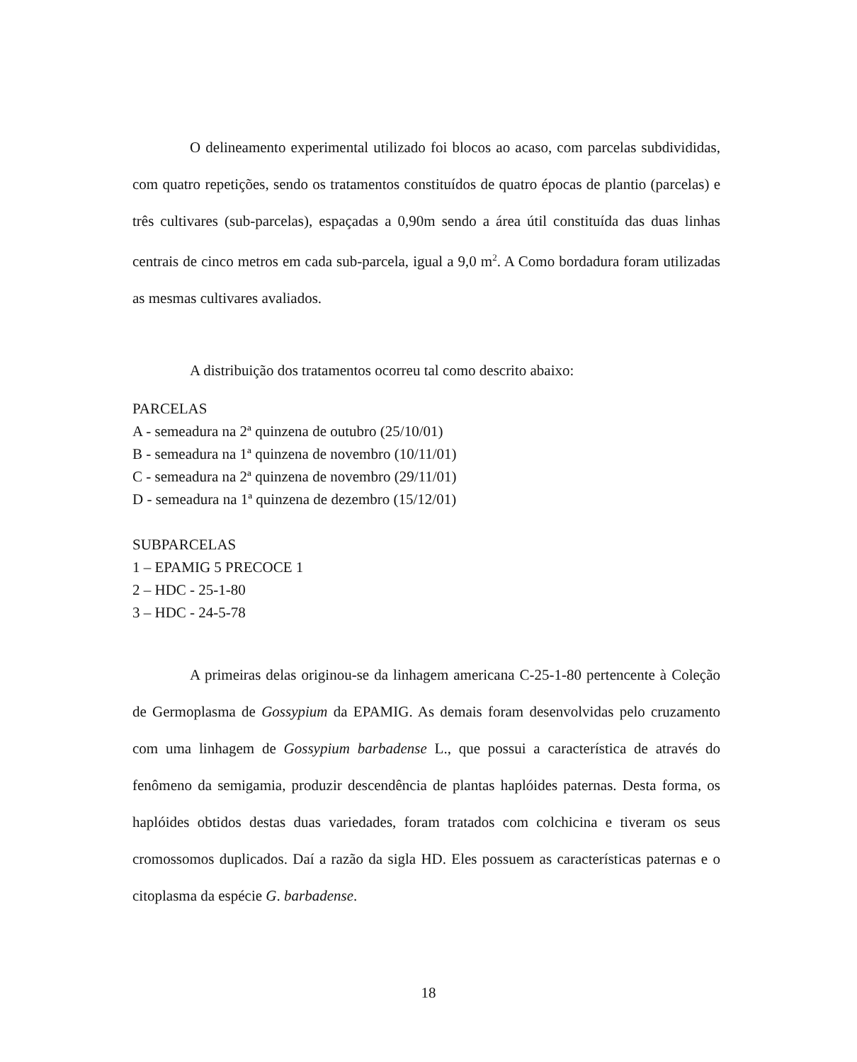O delineamento experimental utilizado foi blocos ao acaso, com parcelas subdivididas, com quatro repetições, sendo os tratamentos constituídos de quatro épocas de plantio (parcelas) e três cultivares (sub-parcelas), espaçadas a 0,90m sendo a área útil constituída das duas linhas centrais de cinco metros em cada sub-parcela, igual a 9,0 m<sup>2</sup>. A Como bordadura foram utilizadas as mesmas cultivares avaliados.
A distribuição dos tratamentos ocorreu tal como descrito abaixo:
PARCELAS
A - semeadura na 2ª quinzena de outubro (25/10/01)
B - semeadura na 1ª quinzena de novembro (10/11/01)
C - semeadura na 2ª quinzena de novembro (29/11/01)
D - semeadura na 1ª quinzena de dezembro (15/12/01)
SUBPARCELAS
1 – EPAMIG 5 PRECOCE 1
2 – HDC - 25-1-80
3 – HDC - 24-5-78
A primeiras delas originou-se da linhagem americana C-25-1-80 pertencente à Coleção de Germoplasma de Gossypium da EPAMIG. As demais foram desenvolvidas pelo cruzamento com uma linhagem de Gossypium barbadense L., que possui a característica de através do fenômeno da semigamia, produzir descendência de plantas haplóides paternas. Desta forma, os haplóides obtidos destas duas variedades, foram tratados com colchicina e tiveram os seus cromossomos duplicados. Daí a razão da sigla HD. Eles possuem as características paternas e o citoplasma da espécie G. barbadense.
18